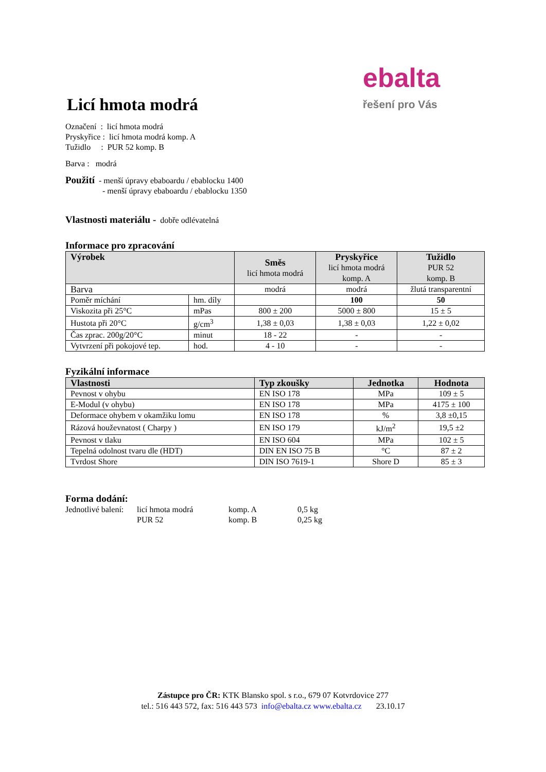ebalta
řešení pro Vás
Licí hmota modrá
Označení : licí hmota modrá
Pryskyřice : licí hmota modrá komp. A
Tužidlo : PUR 52 komp. B
Barva : modrá
Použití - menší úpravy ebaboardu / ebablocku 1400
- menší úpravy ebaboardu / ebablocku 1350
Vlastnosti materiálu - dobře odlévatelná
Informace pro zpracování
| Výrobek | | Směs licí hmota modrá | Pryskyřice licí hmota modrá komp. A | Tužidlo PUR 52 komp. B |
| --- | --- | --- | --- | --- |
| Barva | | modrá | modrá | žlutá transparentní |
| Poměr míchání | hm. díly | | 100 | 50 |
| Viskozita při 25°C | mPas | 800 ± 200 | 5000 ± 800 | 15 ± 5 |
| Hustota při 20°C | g/cm<sup>3</sup> | 1,38 ± 0,03 | 1,38 ± 0,03 | 1,22 ± 0,02 |
| Čas zprac. 200g/20°C | minut | 18 - 22 | - | - |
| Vytvrzení při pokojové tep. | hod. | 4 - 10 | - | - |
Fyzikální informace
| Vlastnosti | Typ zkoušky | Jednotka | Hodnota |
| --- | --- | --- | --- |
| Pevnost v ohybu | EN ISO 178 | MPa | 109 ± 5 |
| E-Modul (v ohybu) | EN ISO 178 | MPa | 4175 ± 100 |
| Deformace ohybem v okamžiku lomu | EN ISO 178 | % | 3,8 ±0,15 |
| Rázová houževnatost ( Charpy ) | EN ISO 179 | kJ/m<sup>2</sup> | 19,5 ±2 |
| Pevnost v tlaku | EN ISO 604 | MPa | 102 ± 5 |
| Tepelná odolnost tvaru dle (HDT) | DIN EN ISO 75 B | °C | 87 ± 2 |
| Tvrdost Shore | DIN ISO 7619-1 | Shore D | 85 ± 3 |
Forma dodání:
| Jednotlivé balení: | licí hmota modrá | komp. A | 0,5 kg |
| | PUR 52 | komp. B | 0,25 kg |
Zástupce pro ČR: KTK Blansko spol. s r.o., 679 07 Kotvrdovice 277
tel.: 516 443 572, fax: 516 443 573 info@ebalta.cz www.ebalta.cz 23.10.17